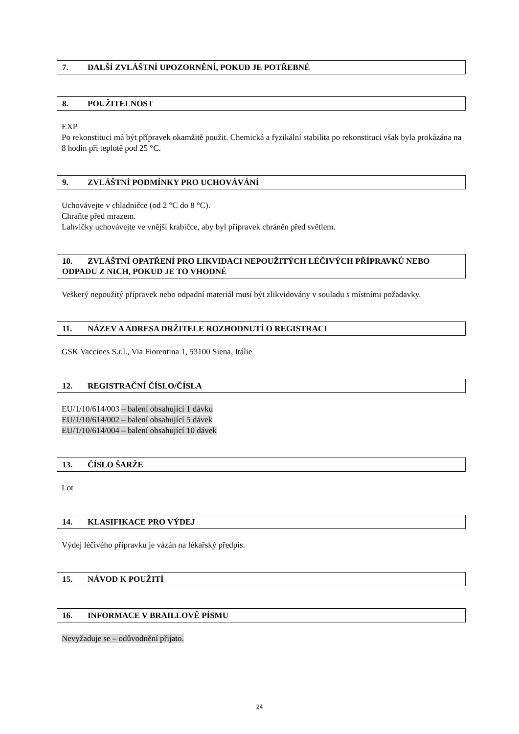7. DALŠÍ ZVLÁŠTNÍ UPOZORNĚNÍ, POKUD JE POTŘEBNÉ
8. POUŽITELNOST
EXP
Po rekonstituci má být přípravek okamžitě použit. Chemická a fyzikální stabilita po rekonstituci však byla prokázána na 8 hodin při teplotě pod 25 °C.
9. ZVLÁŠTNÍ PODMÍNKY PRO UCHOVÁVÁNÍ
Uchovávejte v chladničce (od 2 °C do 8 °C).
Chraňte před mrazem.
Lahvičky uchovávejte ve vnější krabičce, aby byl přípravek chráněn před světlem.
10. ZVLÁŠTNÍ OPATŘENÍ PRO LIKVIDACI NEPOUŽITÝCH LÉČIVÝCH PŘÍPRAVKŮ NEBO ODPADU Z NICH, POKUD JE TO VHODNÉ
Veškerý nepoužitý přípravek nebo odpadní materiál musí být zlikvidovány v souladu s místními požadavky.
11. NÁZEV A ADRESA DRŽITELE ROZHODNUTÍ O REGISTRACI
GSK Vaccines S.r.l., Via Fiorentina 1, 53100 Siena, Itálie
12. REGISTRAČNÍ ČÍSLO/ČÍSLA
EU/1/10/614/003 – balení obsahující 1 dávku
EU/1/10/614/002 – balení obsahující 5 dávek
EU/1/10/614/004 – balení obsahující 10 dávek
13. ČÍSLO ŠARŽE
Lot
14. KLASIFIKACE PRO VÝDEJ
Výdej léčivého přípravku je vázán na lékařský předpis.
15. NÁVOD K POUŽITÍ
16. INFORMACE V BRAILLOVĚ PÍSMU
Nevyžaduje se – odůvodnění přijato.
24